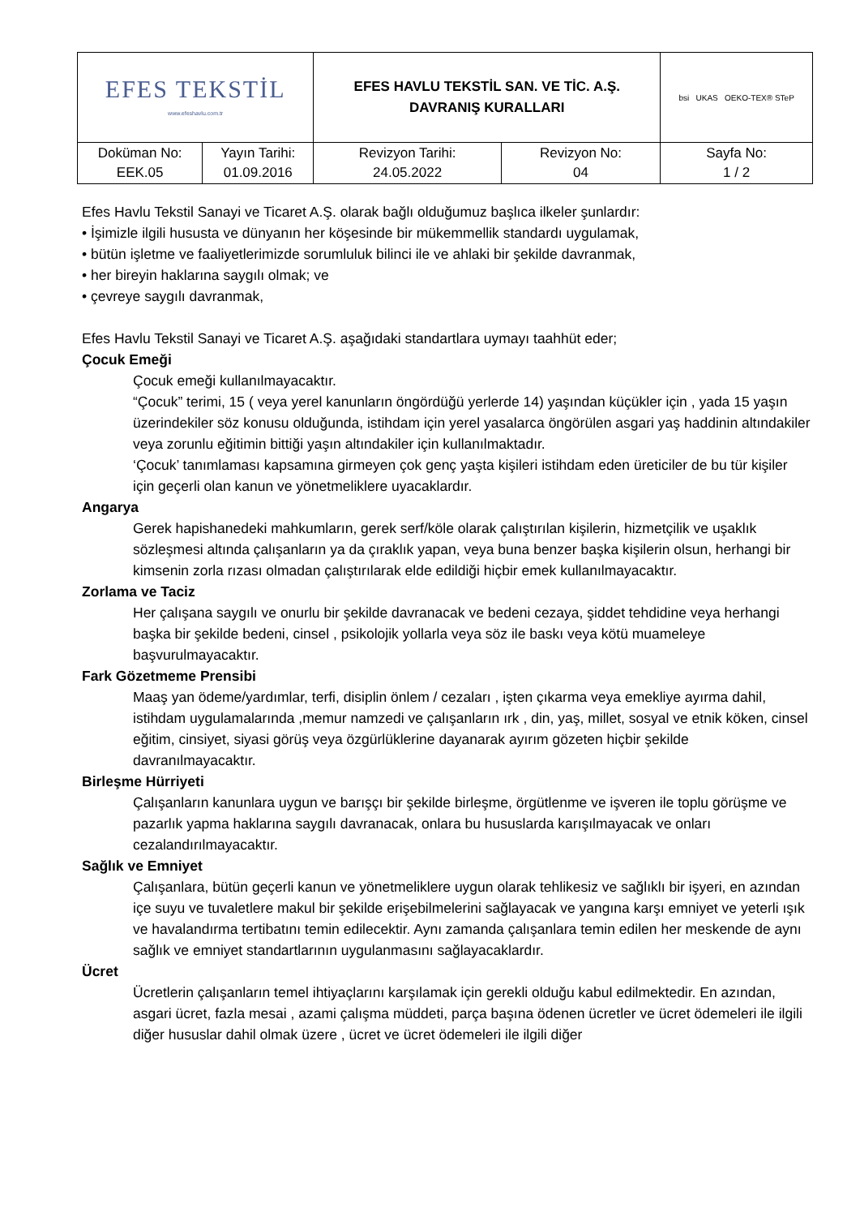| EFES TEKSTİL www.efeshavlu.com.tr | | EFES HAVLU TEKSTİL SAN. VE TİC. A.Ş. DAVRANIŞ KURALLARI | | bsi UKAS OEKO-TEX® STeP |
| Doküman No: EEK.05 | Yayın Tarihi: 01.09.2016 | Revizyon Tarihi: 24.05.2022 | Revizyon No: 04 | Sayfa No: 1 / 2 |
Efes Havlu Tekstil Sanayi ve Ticaret A.Ş. olarak bağlı olduğumuz başlıca ilkeler şunlardır:
• İşimizle ilgili hususta ve dünyanın her köşesinde bir mükemmellik standardı uygulamak,
• bütün işletme ve faaliyetlerimizde sorumluluk bilinci ile ve ahlaki bir şekilde davranmak,
• her bireyin haklarına saygılı olmak; ve
• çevreye saygılı davranmak,
Efes Havlu Tekstil Sanayi ve Ticaret A.Ş. aşağıdaki standartlara uymayı taahhüt eder;
Çocuk Emeği
Çocuk emeği kullanılmayacaktır.
“Çocuk” terimi, 15 ( veya yerel kanunların öngördüğü yerlerde 14) yaşından küçükler için , yada 15 yaşın üzerindekiler söz konusu olduğunda, istihdam için yerel yasalarca öngörülen asgari yaş haddinin altındakiler veya zorunlu eğitimin bittiği yaşın altındakiler için kullanılmaktadır.
‘Çocuk’ tanımlaması kapsamına girmeyen çok genç yaşta kişileri istihdam eden üreticiler de bu tür kişiler için geçerli olan kanun ve yönetmeliklere uyacaklardır.
Angarya
Gerek hapishanedeki mahkumların, gerek serf/köle olarak çalıştırılan kişilerin, hizmetçilik ve uşaklık sözleşmesi altında çalışanların ya da çıraklık yapan, veya buna benzer başka kişilerin olsun, herhangi bir kimsenin zorla rızası olmadan çalıştırılarak elde edildiği hiçbir emek kullanılmayacaktır.
Zorlama ve Taciz
Her çalışana saygılı ve onurlu bir şekilde davranacak ve bedeni cezaya, şiddet tehdidine veya herhangi başka bir şekilde bedeni, cinsel , psikolojik yollarla veya söz ile baskı veya kötü muameleye başvurulmayacaktır.
Fark Gözetmeme Prensibi
Maaş yan ödeme/yardımlar, terfi, disiplin önlem / cezaları , işten çıkarma veya emekliye ayırma dahil, istihdam uygulamalarında ,memur namzedi ve çalışanların ırk , din, yaş, millet, sosyal ve etnik köken, cinsel eğitim, cinsiyet, siyasi görüş veya özgürlüklerine dayanarak ayırım gözeten hiçbir şekilde davranılmayacaktır.
Birleşme Hürriyeti
Çalışanların kanunlara uygun ve barışçı bir şekilde birleşme, örgütlenme ve işveren ile toplu görüşme ve pazarlık yapma haklarına saygılı davranacak, onlara bu hususlarda karışılmayacak ve onları cezalandırılmayacaktır.
Sağlık ve Emniyet
Çalışanlara, bütün geçerli kanun ve yönetmeliklere uygun olarak tehlikesiz ve sağlıklı bir işyeri, en azından içe suyu ve tuvaletlere makul bir şekilde erişebilmelerini sağlayacak ve yangına karşı emniyet ve yeterli ışık ve havalandırma tertibatını temin edilecektir. Aynı zamanda çalışanlara temin edilen her meskende de aynı sağlık ve emniyet standartlarının uygulanmasını sağlayacaklardır.
Ücret
Ücretlerin çalışanların temel ihtiyaçlarını karşılamak için gerekli olduğu kabul edilmektedir. En azından, asgari ücret, fazla mesai , azami çalışma müddeti, parça başına ödenen ücretler ve ücret ödemeleri ile ilgili diğer hususlar dahil olmak üzere , ücret ve ücret ödemeleri ile ilgili diğer